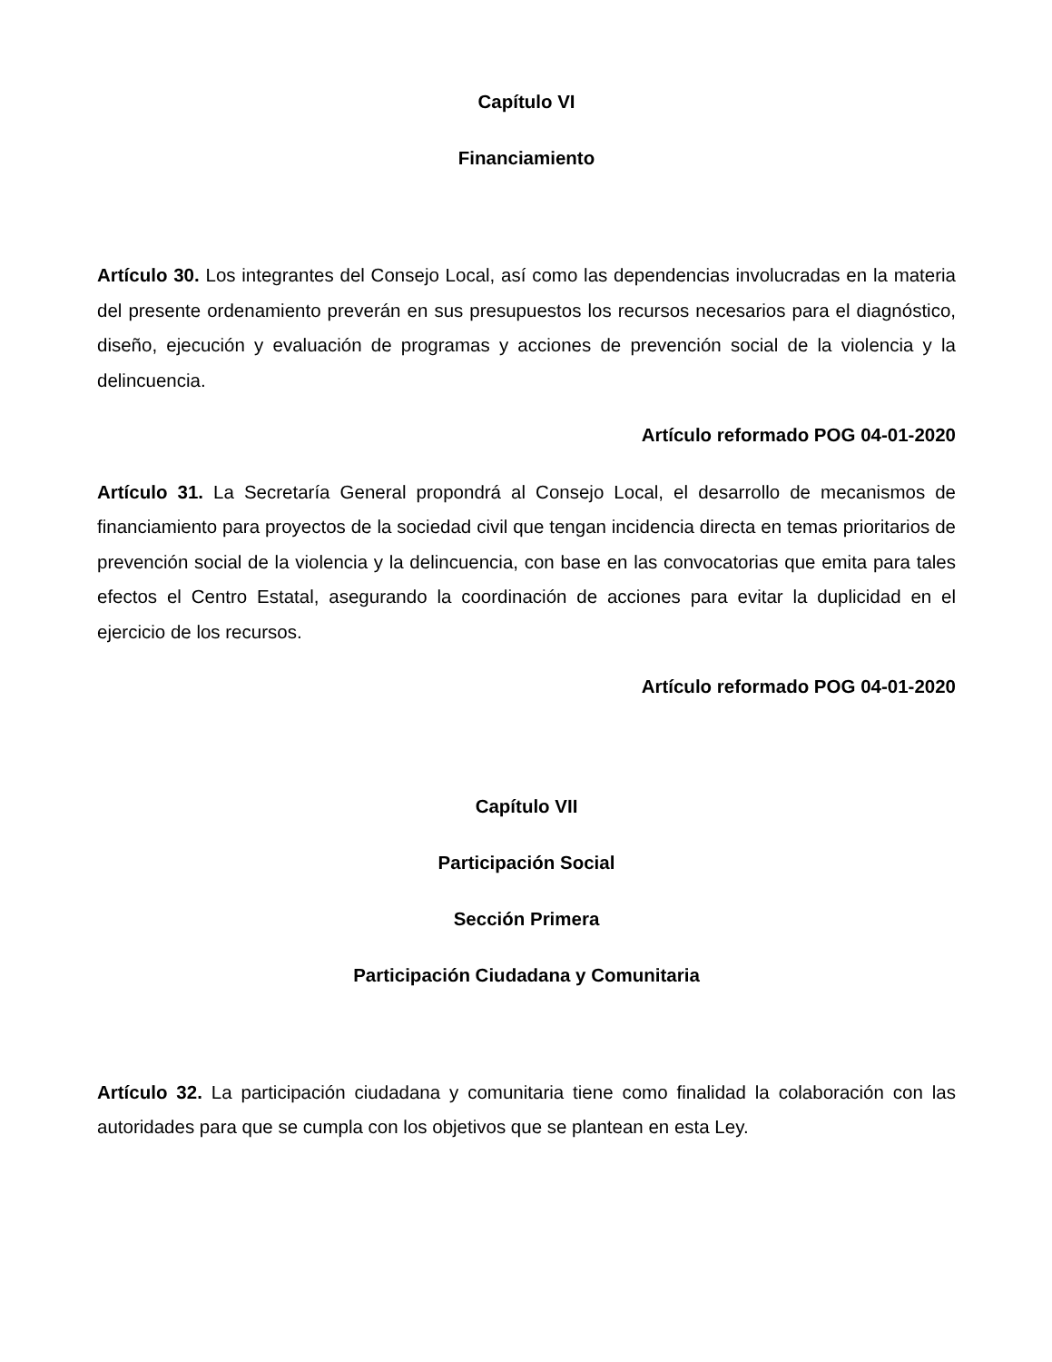Capítulo VI
Financiamiento
Artículo 30. Los integrantes del Consejo Local, así como las dependencias involucradas en la materia del presente ordenamiento preverán en sus presupuestos los recursos necesarios para el diagnóstico, diseño, ejecución y evaluación de programas y acciones de prevención social de la violencia y la delincuencia.
Artículo reformado POG 04-01-2020
Artículo 31. La Secretaría General propondrá al Consejo Local, el desarrollo de mecanismos de financiamiento para proyectos de la sociedad civil que tengan incidencia directa en temas prioritarios de prevención social de la violencia y la delincuencia, con base en las convocatorias que emita para tales efectos el Centro Estatal, asegurando la coordinación de acciones para evitar la duplicidad en el ejercicio de los recursos.
Artículo reformado POG 04-01-2020
Capítulo VII
Participación Social
Sección Primera
Participación Ciudadana y Comunitaria
Artículo 32. La participación ciudadana y comunitaria tiene como finalidad la colaboración con las autoridades para que se cumpla con los objetivos que se plantean en esta Ley.